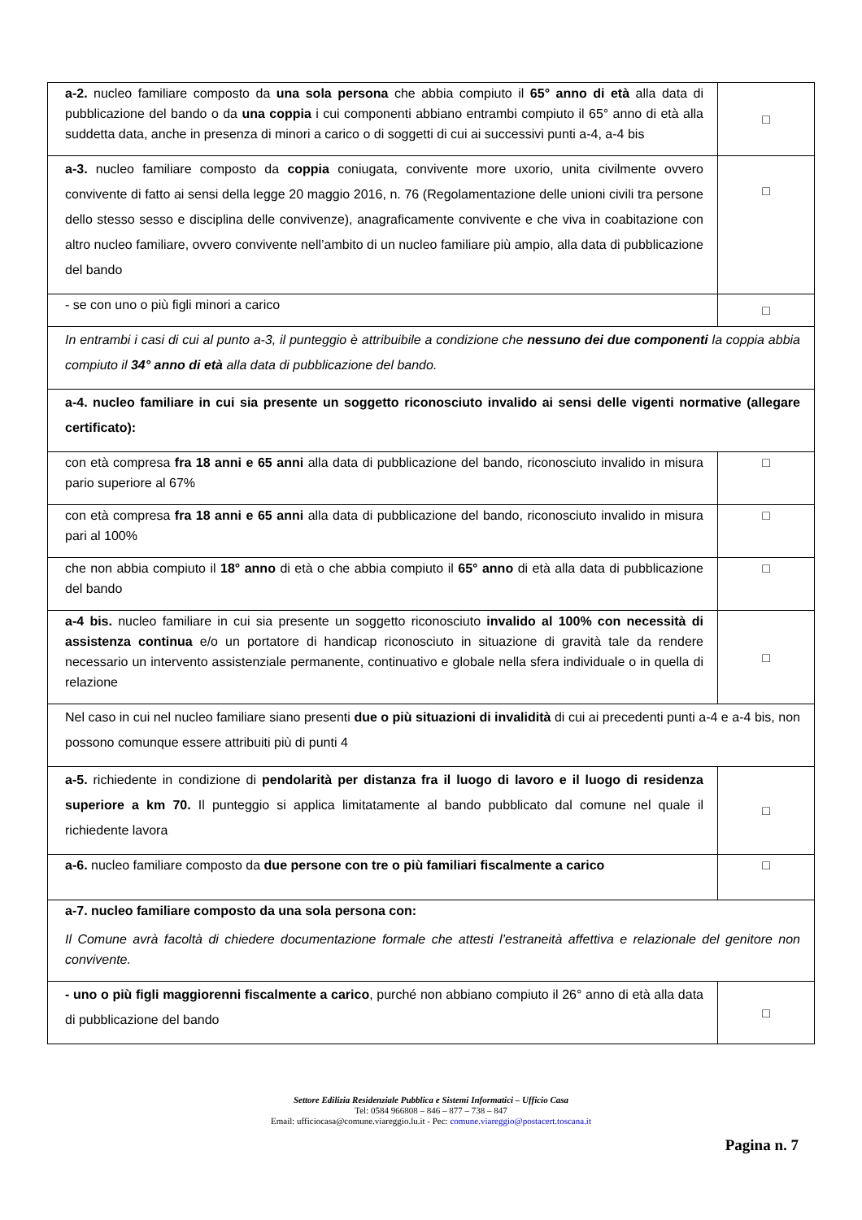| a-2. nucleo familiare composto da una sola persona che abbia compiuto il 65° anno di età alla data di pubblicazione del bando o da una coppia i cui componenti abbiano entrambi compiuto il 65° anno di età alla suddetta data, anche in presenza di minori a carico o di soggetti di cui ai successivi punti a-4, a-4 bis | □ |
| a-3. nucleo familiare composto da coppia coniugata, convivente more uxorio, unita civilmente ovvero convivente di fatto ai sensi della legge 20 maggio 2016, n. 76 (Regolamentazione delle unioni civili tra persone dello stesso sesso e disciplina delle convivenze), anagraficamente convivente e che viva in coabitazione con altro nucleo familiare, ovvero convivente nell’ambito di un nucleo familiare più ampio, alla data di pubblicazione del bando | □ |
| - se con uno o più figli minori a carico | □ |
| In entrambi i casi di cui al punto a-3, il punteggio è attribuibile a condizione che nessuno dei due componenti la coppia abbia compiuto il 34° anno di età alla data di pubblicazione del bando. | |
| a-4. nucleo familiare in cui sia presente un soggetto riconosciuto invalido ai sensi delle vigenti normative (allegare certificato): | |
| con età compresa fra 18 anni e 65 anni alla data di pubblicazione del bando, riconosciuto invalido in misura pario superiore al 67% | □ |
| con età compresa fra 18 anni e 65 anni alla data di pubblicazione del bando, riconosciuto invalido in misura pari al 100% | □ |
| che non abbia compiuto il 18° anno di età o che abbia compiuto il 65° anno di età alla data di pubblicazione del bando | □ |
| a-4 bis. nucleo familiare in cui sia presente un soggetto riconosciuto invalido al 100% con necessità di assistenza continua e/o un portatore di handicap riconosciuto in situazione di gravità tale da rendere necessario un intervento assistenziale permanente, continuativo e globale nella sfera individuale o in quella di relazione | □ |
| Nel caso in cui nel nucleo familiare siano presenti due o più situazioni di invalidità di cui ai precedenti punti a-4 e a-4 bis, non possono comunque essere attribuiti più di punti 4 | |
| a-5. richiedente in condizione di pendolarità per distanza fra il luogo di lavoro e il luogo di residenza superiore a km 70. Il punteggio si applica limitatamente al bando pubblicato dal comune nel quale il richiedente lavora | □ |
| a-6. nucleo familiare composto da due persone con tre o più familiari fiscalmente a carico | □ |
| a-7. nucleo familiare composto da una sola persona con: Il Comune avrà facoltà di chiedere documentazione formale che attesti l’estraneità affettiva e relazionale del genitore non convivente. | |
| - uno o più figli maggiorenni fiscalmente a carico , purché non abbiano compiuto il 26° anno di età alla data di pubblicazione del bando | □ |
Settore Edilizia Residenziale Pubblica e Sistemi Informatici – Ufficio Casa
Tel: 0584 966808 – 846 – 877 – 738 – 847
Email: ufficiocasa@comune.viareggio.lu.it - Pec: comune.viareggio@postacert.toscana.it
Pagina n. 7